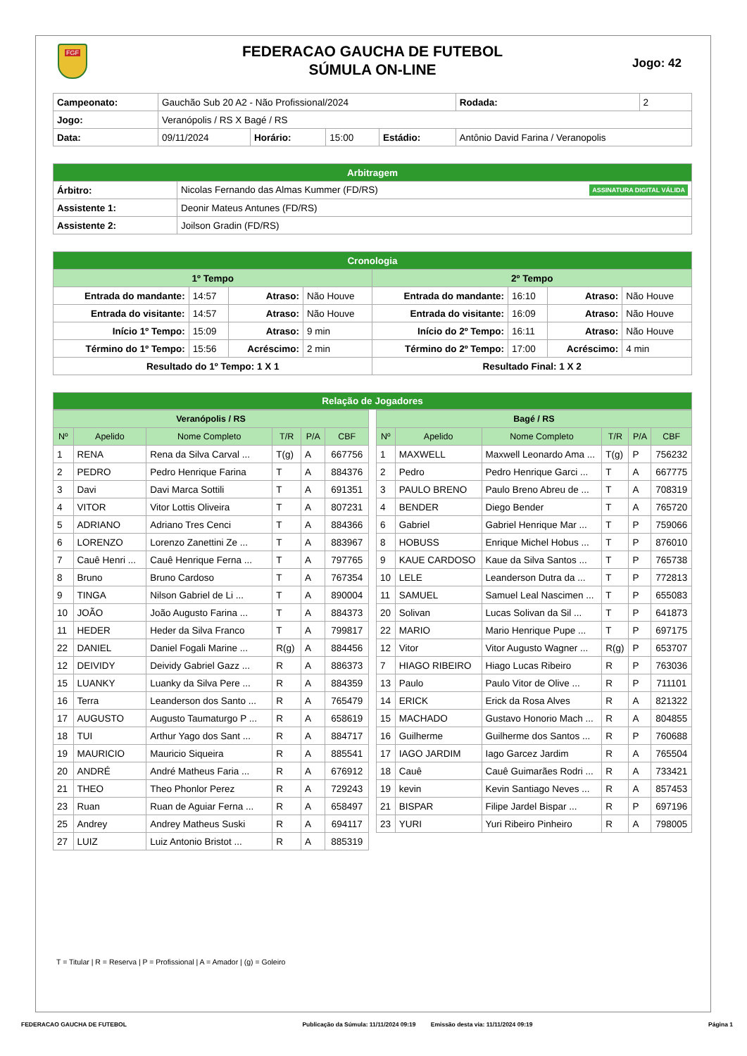FGF
Jogo: 42
FEDERACAO GAUCHA DE FUTEBOL
SÚMULA ON-LINE
| Campeonato: | Gauchão Sub 20 A2 - Não Profissional/2024 | | | | | Rodada: | 2 |
| Jogo: | Veranópolis / RS X Bagé / RS | | | | | | |
| Data: | 09/11/2024 | Horário: | 15:00 | Estádio: | Antônio David Farina / Veranopolis | | |
| Arbitragem | |
| Árbitro: | Nicolas Fernando das Almas Kummer (FD/RS) ASSINATURA DIGITAL VÁLIDA |
| Assistente 1: | Deonir Mateus Antunes (FD/RS) |
| Assistente 2: | Joilson Gradin (FD/RS) |
| Cronologia | | | | | | | |
| 1º Tempo | | | | 2º Tempo | | | |
| Entrada do mandante: | 14:57 | Atraso: | Não Houve | Entrada do mandante: | 16:10 | Atraso: | Não Houve |
| Entrada do visitante: | 14:57 | Atraso: | Não Houve | Entrada do visitante: | 16:09 | Atraso: | Não Houve |
| Início 1º Tempo: | 15:09 | Atraso: | 9 min | Início do 2º Tempo: | 16:11 | Atraso: | Não Houve |
| Término do 1º Tempo: | 15:56 | Acréscimo: | 2 min | Término do 2º Tempo: | 17:00 | Acréscimo: | 4 min |
| Resultado do 1º Tempo: 1 X 1 | | | | Resultado Final: 1 X 2 | | | |
Relação de Jogadores
| Veranópolis / RS | | | | | |
| --- | --- | --- | --- | --- | --- |
| Nº | Apelido | Nome Completo | T/R | P/A | CBF |
| 1 | RENA | Rena da Silva Carval ... | T(g) | A | 667756 |
| 2 | PEDRO | Pedro Henrique Farina | T | A | 884376 |
| 3 | Davi | Davi Marca Sottili | T | A | 691351 |
| 4 | VITOR | Vitor Lottis Oliveira | T | A | 807231 |
| 5 | ADRIANO | Adriano Tres Cenci | T | A | 884366 |
| 6 | LORENZO | Lorenzo Zanettini Ze ... | T | A | 883967 |
| 7 | Cauê Henri ... | Cauê Henrique Ferna ... | T | A | 797765 |
| 8 | Bruno | Bruno Cardoso | T | A | 767354 |
| 9 | TINGA | Nilson Gabriel de Li ... | T | A | 890004 |
| 10 | JOÃO | João Augusto Farina ... | T | A | 884373 |
| 11 | HEDER | Heder da Silva Franco | T | A | 799817 |
| 22 | DANIEL | Daniel Fogali Marine ... | R(g) | A | 884456 |
| 12 | DEIVIDY | Deividy Gabriel Gazz ... | R | A | 886373 |
| 15 | LUANKY | Luanky da Silva Pere ... | R | A | 884359 |
| 16 | Terra | Leanderson dos Santo ... | R | A | 765479 |
| 17 | AUGUSTO | Augusto Taumaturgo P ... | R | A | 658619 |
| 18 | TUI | Arthur Yago dos Sant ... | R | A | 884717 |
| 19 | MAURICIO | Mauricio Siqueira | R | A | 885541 |
| 20 | ANDRÉ | André Matheus Faria ... | R | A | 676912 |
| 21 | THEO | Theo Phonlor Perez | R | A | 729243 |
| 23 | Ruan | Ruan de Aguiar Ferna ... | R | A | 658497 |
| 25 | Andrey | Andrey Matheus Suski | R | A | 694117 |
| 27 | LUIZ | Luiz Antonio Bristot ... | R | A | 885319 |
| Bagé / RS | | | | | |
| --- | --- | --- | --- | --- | --- |
| Nº | Apelido | Nome Completo | T/R | P/A | CBF |
| 1 | MAXWELL | Maxwell Leonardo Ama ... | T(g) | P | 756232 |
| 2 | Pedro | Pedro Henrique Garci ... | T | A | 667775 |
| 3 | PAULO BRENO | Paulo Breno Abreu de ... | T | A | 708319 |
| 4 | BENDER | Diego Bender | T | A | 765720 |
| 6 | Gabriel | Gabriel Henrique Mar ... | T | P | 759066 |
| 8 | HOBUSS | Enrique Michel Hobus ... | T | P | 876010 |
| 9 | KAUE CARDOSO | Kaue da Silva Santos ... | T | P | 765738 |
| 10 | LELE | Leanderson Dutra da ... | T | P | 772813 |
| 11 | SAMUEL | Samuel Leal Nascimen ... | T | P | 655083 |
| 20 | Solivan | Lucas Solivan da Sil ... | T | P | 641873 |
| 22 | MARIO | Mario Henrique Pupe ... | T | P | 697175 |
| 12 | Vitor | Vitor Augusto Wagner ... | R(g) | P | 653707 |
| 7 | HIAGO RIBEIRO | Hiago Lucas Ribeiro | R | P | 763036 |
| 13 | Paulo | Paulo Vitor de Olive ... | R | P | 711101 |
| 14 | ERICK | Erick da Rosa Alves | R | A | 821322 |
| 15 | MACHADO | Gustavo Honorio Mach ... | R | A | 804855 |
| 16 | Guilherme | Guilherme dos Santos ... | R | P | 760688 |
| 17 | IAGO JARDIM | Iago Garcez Jardim | R | A | 765504 |
| 18 | Cauê | Cauê Guimarães Rodri ... | R | A | 733421 |
| 19 | kevin | Kevin Santiago Neves ... | R | A | 857453 |
| 21 | BISPAR | Filipe Jardel Bispar ... | R | P | 697196 |
| 23 | YURI | Yuri Ribeiro Pinheiro | R | A | 798005 |
T = Titular | R = Reserva | P = Profissional | A = Amador | (g) = Goleiro
FEDERACAO GAUCHA DE FUTEBOL Publicação da Súmula: 11/11/2024 09:19 Emissão desta via: 11/11/2024 09:19 Página 1